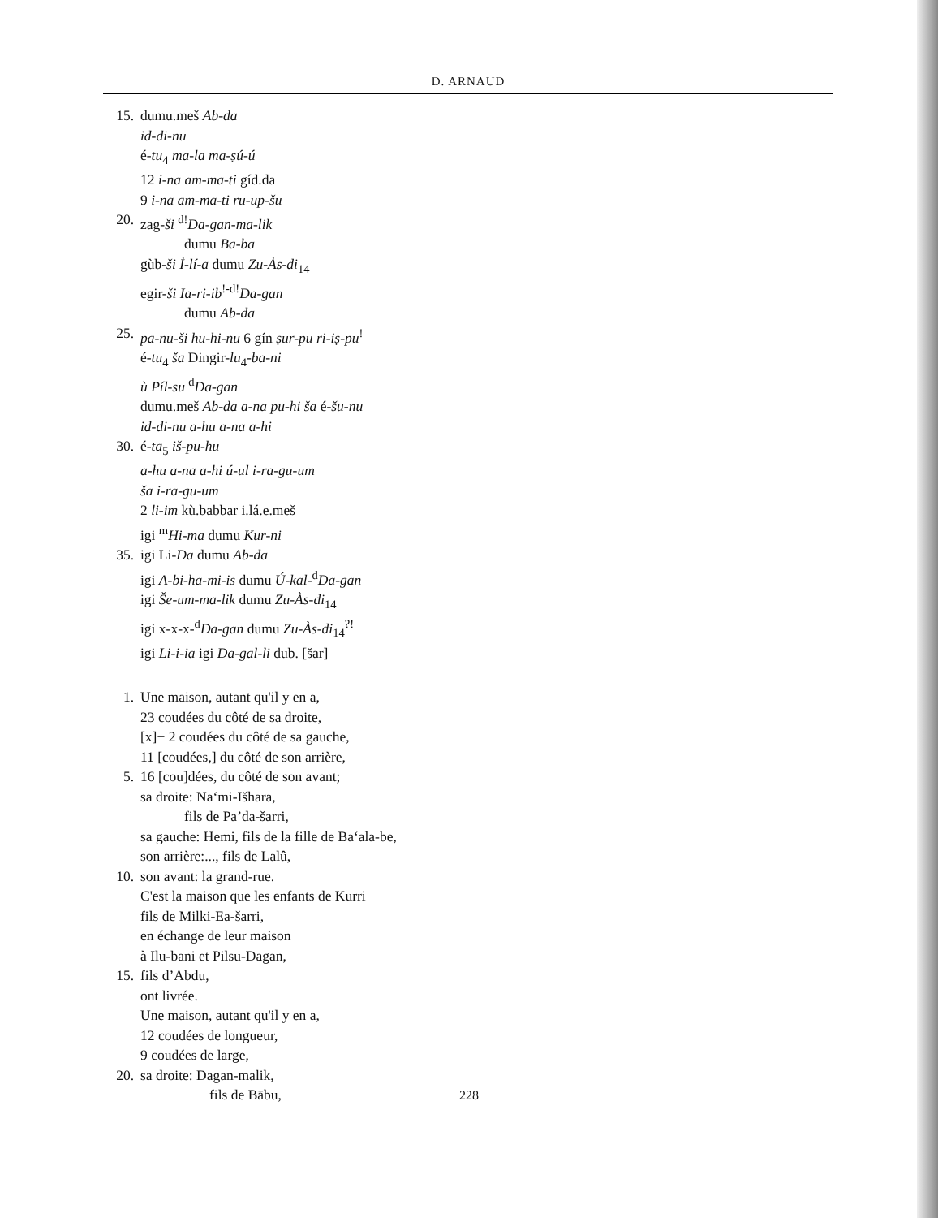D. ARNAUD
15. dumu.meš Ab-da
id-di-nu
é-tu<sub>4</sub> ma-la ma-ṣú-ú
12 i-na am-ma-ti gíd.da
9 i-na am-ma-ti ru-up-šu
20. zag-ši <sup>d!</sup>Da-gan-ma-lik
dumu Ba-ba
gùb-ši Ì-lí-a dumu Zu-Às-di<sub>14</sub>
egir-ši Ia-ri-ib<sup>!-d!</sup>Da-gan
dumu Ab-da
25. pa-nu-ši hu-hi-nu 6 gín ṣur-pu ri-iṣ-pu<sup>!</sup>
é-tu<sub>4</sub> ša Dingir-lu<sub>4</sub>-ba-ni
ù Píl-su <sup>d</sup>Da-gan
dumu.meš Ab-da a-na pu-hi ša é-šu-nu
id-di-nu a-hu a-na a-hi
30. é-ta<sub>5</sub> iš-pu-hu
a-hu a-na a-hi ú-ul i-ra-gu-um
ša i-ra-gu-um
2 li-im kù.babbar i.lá.e.meš
igi <sup>m</sup>Hi-ma dumu Kur-ni
35. igi Li-Da dumu Ab-da
igi A-bi-ha-mi-is dumu Ú-kal-<sup>d</sup>Da-gan
igi Še-um-ma-lik dumu Zu-Às-di<sub>14</sub>
igi x-x-x-<sup>d</sup>Da-gan dumu Zu-Às-di<sub>14</sub><sup>?!</sup>
igi Li-i-ia igi Da-gal-li dub. [šar]
1. Une maison, autant qu'il y en a,
23 coudées du côté de sa droite,
[x]+ 2 coudées du côté de sa gauche,
11 [coudées,] du côté de son arrière,
5. 16 [cou]dées, du côté de son avant;
sa droite: Na‘mi-Išhara,
fils de Pa’da-šarri,
sa gauche: Hemi, fils de la fille de Ba‘ala-be,
son arrière:..., fils de Lalû,
10. son avant: la grand-rue.
C'est la maison que les enfants de Kurri
fils de Milki-Ea-šarri,
en échange de leur maison
à Ilu-bani et Pilsu-Dagan,
15. fils d’Abdu,
ont livrée.
Une maison, autant qu'il y en a,
12 coudées de longueur,
9 coudées de large,
20. sa droite: Dagan-malik,
fils de Bābu,
228